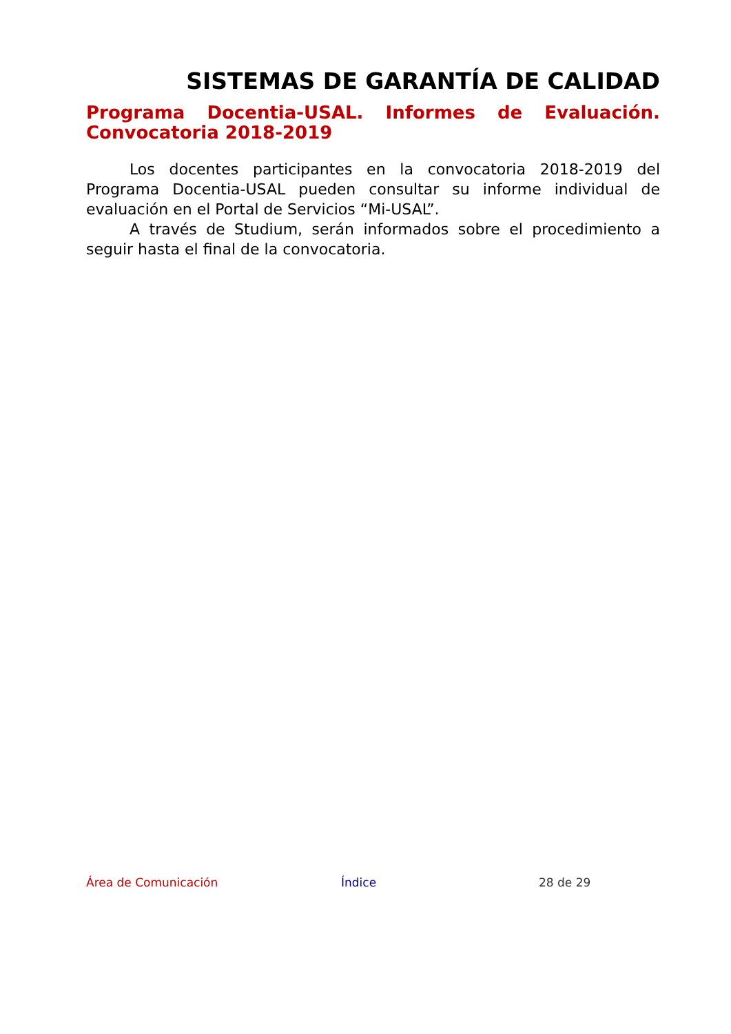SISTEMAS DE GARANTÍA DE CALIDAD
Programa Docentia-USAL. Informes de Evaluación. Convocatoria 2018-2019
Los docentes participantes en la convocatoria 2018-2019 del Programa Docentia-USAL pueden consultar su informe individual de evaluación en el Portal de Servicios “Mi-USAL”.
A través de Studium, serán informados sobre el procedimiento a seguir hasta el final de la convocatoria.
Área de Comunicación Índice 28 de 29